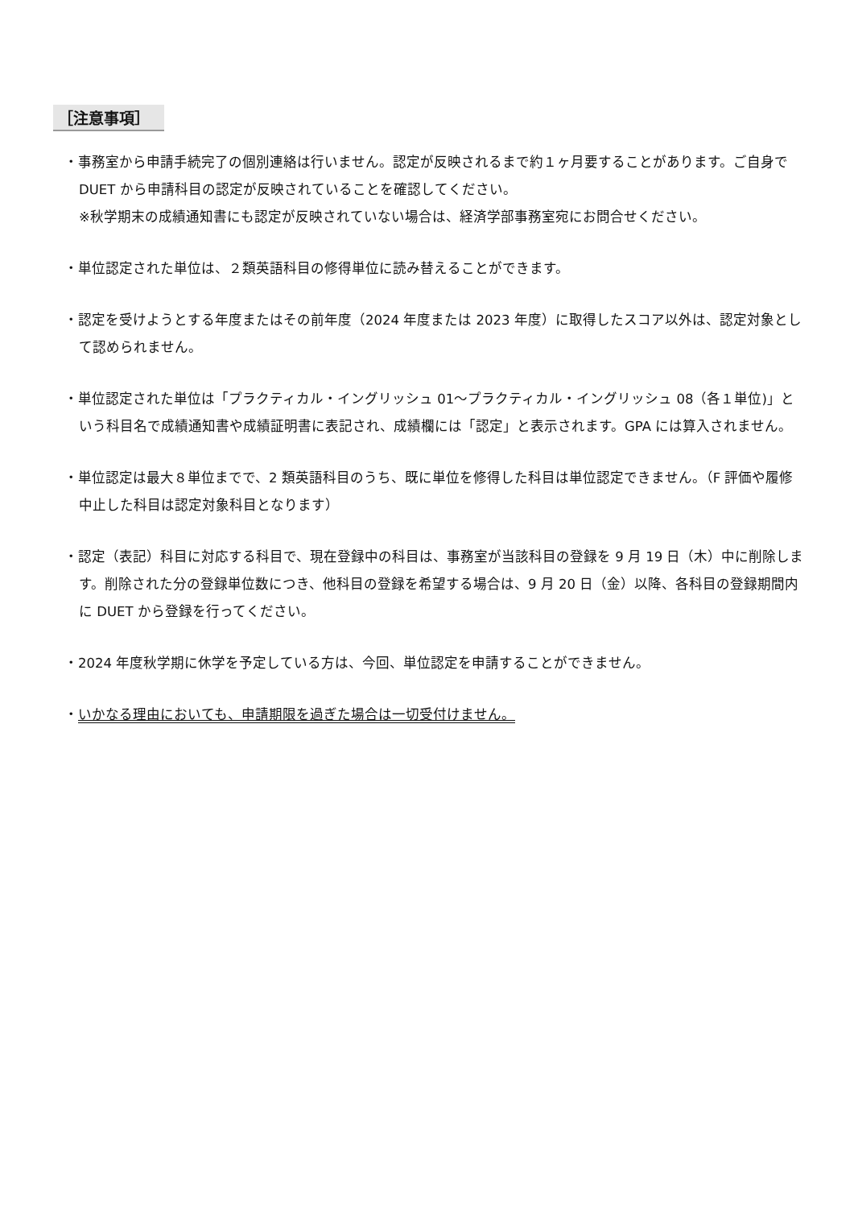［注意事項］
・事務室から申請手続完了の個別連絡は行いません。認定が反映されるまで約１ヶ月要することがあります。ご自身で DUET から申請科目の認定が反映されていることを確認してください。
※秋学期末の成績通知書にも認定が反映されていない場合は、経済学部事務室宛にお問合せください。
・単位認定された単位は、２類英語科目の修得単位に読み替えることができます。
・認定を受けようとする年度またはその前年度（2024 年度または 2023 年度）に取得したスコア以外は、認定対象として認められません。
・単位認定された単位は「プラクティカル・イングリッシュ 01～プラクティカル・イングリッシュ 08（各１単位)」という科目名で成績通知書や成績証明書に表記され、成績欄には「認定」と表示されます。GPA には算入されません。
・単位認定は最大８単位までで、2 類英語科目のうち、既に単位を修得した科目は単位認定できません。（F 評価や履修中止した科目は認定対象科目となります）
・認定（表記）科目に対応する科目で、現在登録中の科目は、事務室が当該科目の登録を 9 月 19 日（木）中に削除します。削除された分の登録単位数につき、他科目の登録を希望する場合は、9 月 20 日（金）以降、各科目の登録期間内に DUET から登録を行ってください。
・2024 年度秋学期に休学を予定している方は、今回、単位認定を申請することができません。
・いかなる理由においても、申請期限を過ぎた場合は一切受付けません。